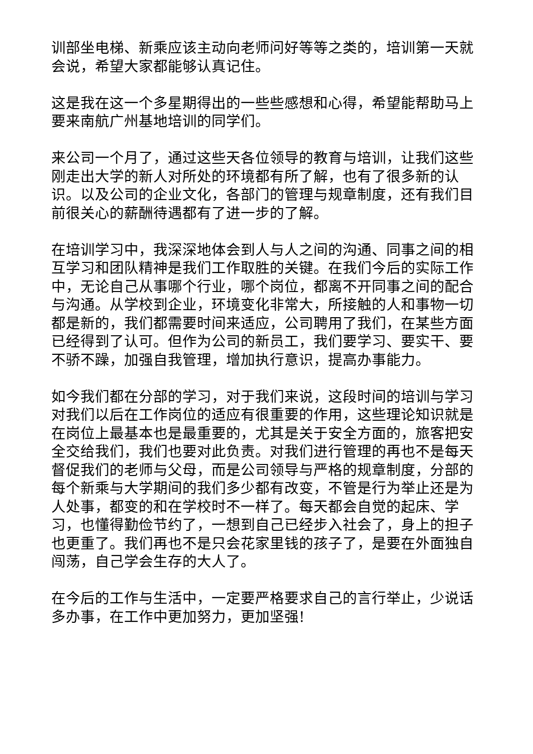训部坐电梯、新乘应该主动向老师问好等等之类的，培训第一天就会说，希望大家都能够认真记住。
这是我在这一个多星期得出的一些些感想和心得，希望能帮助马上要来南航广州基地培训的同学们。
来公司一个月了，通过这些天各位领导的教育与培训，让我们这些刚走出大学的新人对所处的环境都有所了解，也有了很多新的认识。以及公司的企业文化，各部门的管理与规章制度，还有我们目前很关心的薪酬待遇都有了进一步的了解。
在培训学习中，我深深地体会到人与人之间的沟通、同事之间的相互学习和团队精神是我们工作取胜的关键。在我们今后的实际工作中，无论自己从事哪个行业，哪个岗位，都离不开同事之间的配合与沟通。从学校到企业，环境变化非常大，所接触的人和事物一切都是新的，我们都需要时间来适应，公司聘用了我们，在某些方面已经得到了认可。但作为公司的新员工，我们要学习、要实干、要不骄不躁，加强自我管理，增加执行意识，提高办事能力。
如今我们都在分部的学习，对于我们来说，这段时间的培训与学习对我们以后在工作岗位的适应有很重要的作用，这些理论知识就是在岗位上最基本也是最重要的，尤其是关于安全方面的，旅客把安全交给我们，我们也要对此负责。对我们进行管理的再也不是每天督促我们的老师与父母，而是公司领导与严格的规章制度，分部的每个新乘与大学期间的我们多少都有改变，不管是行为举止还是为人处事，都变的和在学校时不一样了。每天都会自觉的起床、学习，也懂得勤俭节约了，一想到自己已经步入社会了，身上的担子也更重了。我们再也不是只会花家里钱的孩子了，是要在外面独自闯荡，自己学会生存的大人了。
在今后的工作与生活中，一定要严格要求自己的言行举止，少说话多办事，在工作中更加努力，更加坚强!